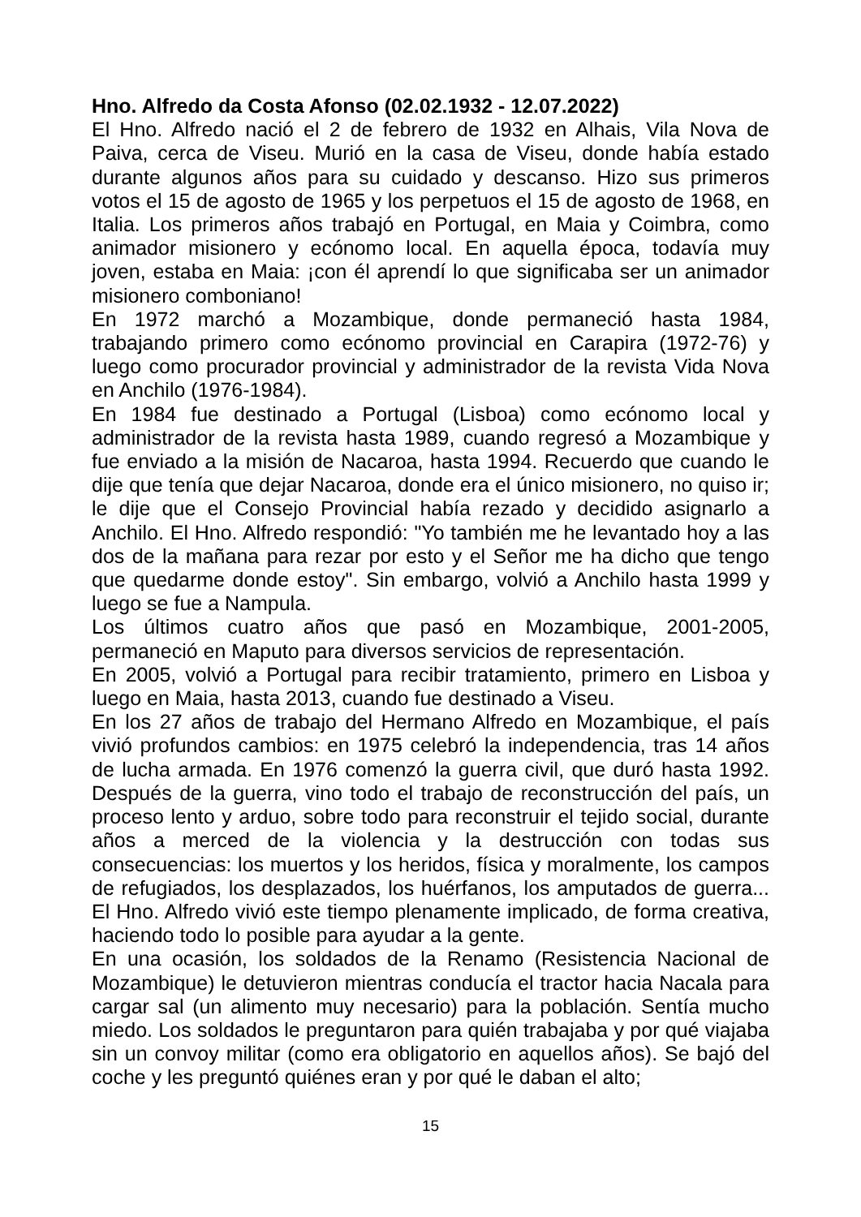Hno. Alfredo da Costa Afonso (02.02.1932 - 12.07.2022)
El Hno. Alfredo nació el 2 de febrero de 1932 en Alhais, Vila Nova de Paiva, cerca de Viseu. Murió en la casa de Viseu, donde había estado durante algunos años para su cuidado y descanso. Hizo sus primeros votos el 15 de agosto de 1965 y los perpetuos el 15 de agosto de 1968, en Italia. Los primeros años trabajó en Portugal, en Maia y Coimbra, como animador misionero y ecónomo local. En aquella época, todavía muy joven, estaba en Maia: ¡con él aprendí lo que significaba ser un animador misionero comboniano!
En 1972 marchó a Mozambique, donde permaneció hasta 1984, trabajando primero como ecónomo provincial en Carapira (1972-76) y luego como procurador provincial y administrador de la revista Vida Nova en Anchilo (1976-1984).
En 1984 fue destinado a Portugal (Lisboa) como ecónomo local y administrador de la revista hasta 1989, cuando regresó a Mozambique y fue enviado a la misión de Nacaroa, hasta 1994. Recuerdo que cuando le dije que tenía que dejar Nacaroa, donde era el único misionero, no quiso ir; le dije que el Consejo Provincial había rezado y decidido asignarlo a Anchilo. El Hno. Alfredo respondió: "Yo también me he levantado hoy a las dos de la mañana para rezar por esto y el Señor me ha dicho que tengo que quedarme donde estoy". Sin embargo, volvió a Anchilo hasta 1999 y luego se fue a Nampula.
Los últimos cuatro años que pasó en Mozambique, 2001-2005, permaneció en Maputo para diversos servicios de representación.
En 2005, volvió a Portugal para recibir tratamiento, primero en Lisboa y luego en Maia, hasta 2013, cuando fue destinado a Viseu.
En los 27 años de trabajo del Hermano Alfredo en Mozambique, el país vivió profundos cambios: en 1975 celebró la independencia, tras 14 años de lucha armada. En 1976 comenzó la guerra civil, que duró hasta 1992. Después de la guerra, vino todo el trabajo de reconstrucción del país, un proceso lento y arduo, sobre todo para reconstruir el tejido social, durante años a merced de la violencia y la destrucción con todas sus consecuencias: los muertos y los heridos, física y moralmente, los campos de refugiados, los desplazados, los huérfanos, los amputados de guerra... El Hno. Alfredo vivió este tiempo plenamente implicado, de forma creativa, haciendo todo lo posible para ayudar a la gente.
En una ocasión, los soldados de la Renamo (Resistencia Nacional de Mozambique) le detuvieron mientras conducía el tractor hacia Nacala para cargar sal (un alimento muy necesario) para la población. Sentía mucho miedo. Los soldados le preguntaron para quién trabajaba y por qué viajaba sin un convoy militar (como era obligatorio en aquellos años). Se bajó del coche y les preguntó quiénes eran y por qué le daban el alto;
15